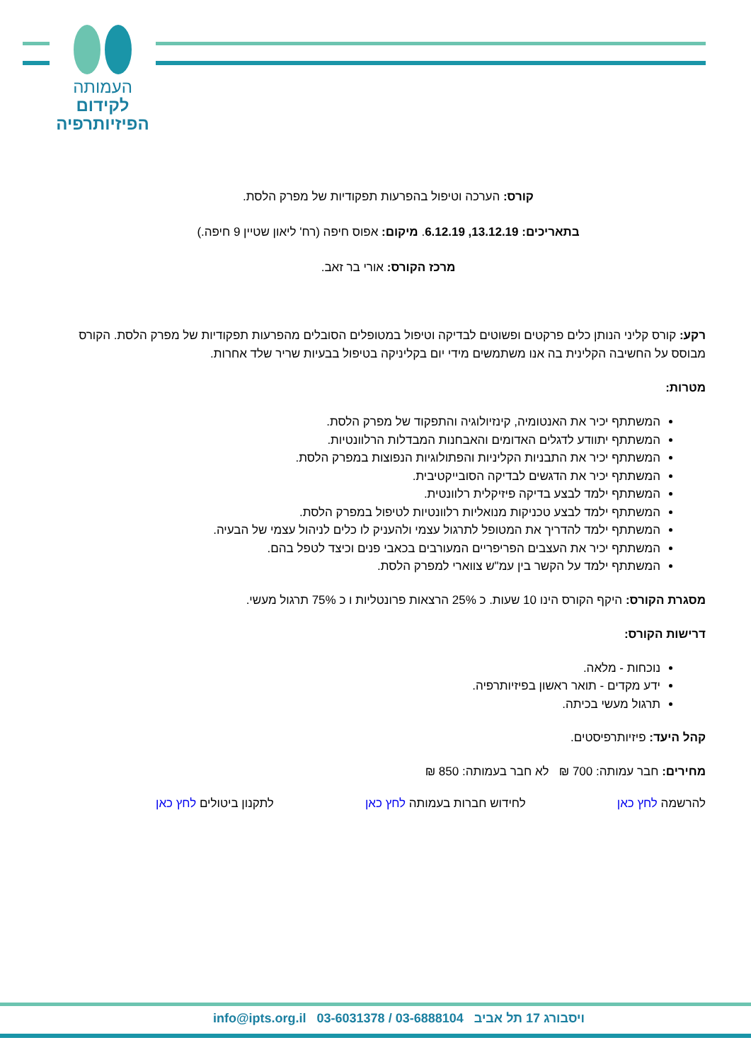העמותה
לקידום
הפיזיותרפיה
קורס: הערכה וטיפול בהפרעות תפקודיות של מפרק הלסת.
בתאריכים: 13.12.19, 6.12.19. מיקום: אפוס חיפה (רח' ליאון שטיין 9 חיפה.)
מרכז הקורס: אורי בר זאב.
רקע: קורס קליני הנותן כלים פרקטים ופשוטים לבדיקה וטיפול במטופלים הסובלים מהפרעות תפקודיות של מפרק הלסת. הקורס מבוסס על החשיבה הקלינית בה אנו משתמשים מידי יום בקליניקה בטיפול בבעיות שריר שלד אחרות.
מטרות:
המשתתף יכיר את האנטומיה, קינזיולוגיה והתפקוד של מפרק הלסת.
המשתתף יתוודע לדגלים האדומים והאבחנות המבדלות הרלוונטיות.
המשתתף יכיר את התבניות הקליניות והפתולוגיות הנפוצות במפרק הלסת.
המשתתף יכיר את הדגשים לבדיקה הסובייקטיבית.
המשתתף ילמד לבצע בדיקה פיזיקלית רלוונטית.
המשתתף ילמד לבצע טכניקות מנואליות רלוונטיות לטיפול במפרק הלסת.
המשתתף ילמד להדריך את המטופל לתרגול עצמי ולהעניק לו כלים לניהול עצמי של הבעיה.
המשתתף יכיר את העצבים הפריפריים המעורבים בכאבי פנים וכיצד לטפל בהם.
המשתתף ילמד על הקשר בין עמ"ש צווארי למפרק הלסת.
מסגרת הקורס: היקף הקורס הינו 10 שעות. כ 25% הרצאות פרונטליות ו כ 75% תרגול מעשי.
דרישות הקורס:
נוכחות - מלאה.
ידע מקדים - תואר ראשון בפיזיותרפיה.
תרגול מעשי בכיתה.
קהל היעד: פיזיותרפיסטים.
מחירים: חבר עמותה: 700 ₪ לא חבר בעמותה: 850 ₪
להרשמה לחץ כאן לחידוש חברות בעמותה לחץ כאן לתקנון ביטולים לחץ כאן
info@ipts.org.il 03-6031378 / 03-6888104 ויסבורג 17 תל אביב